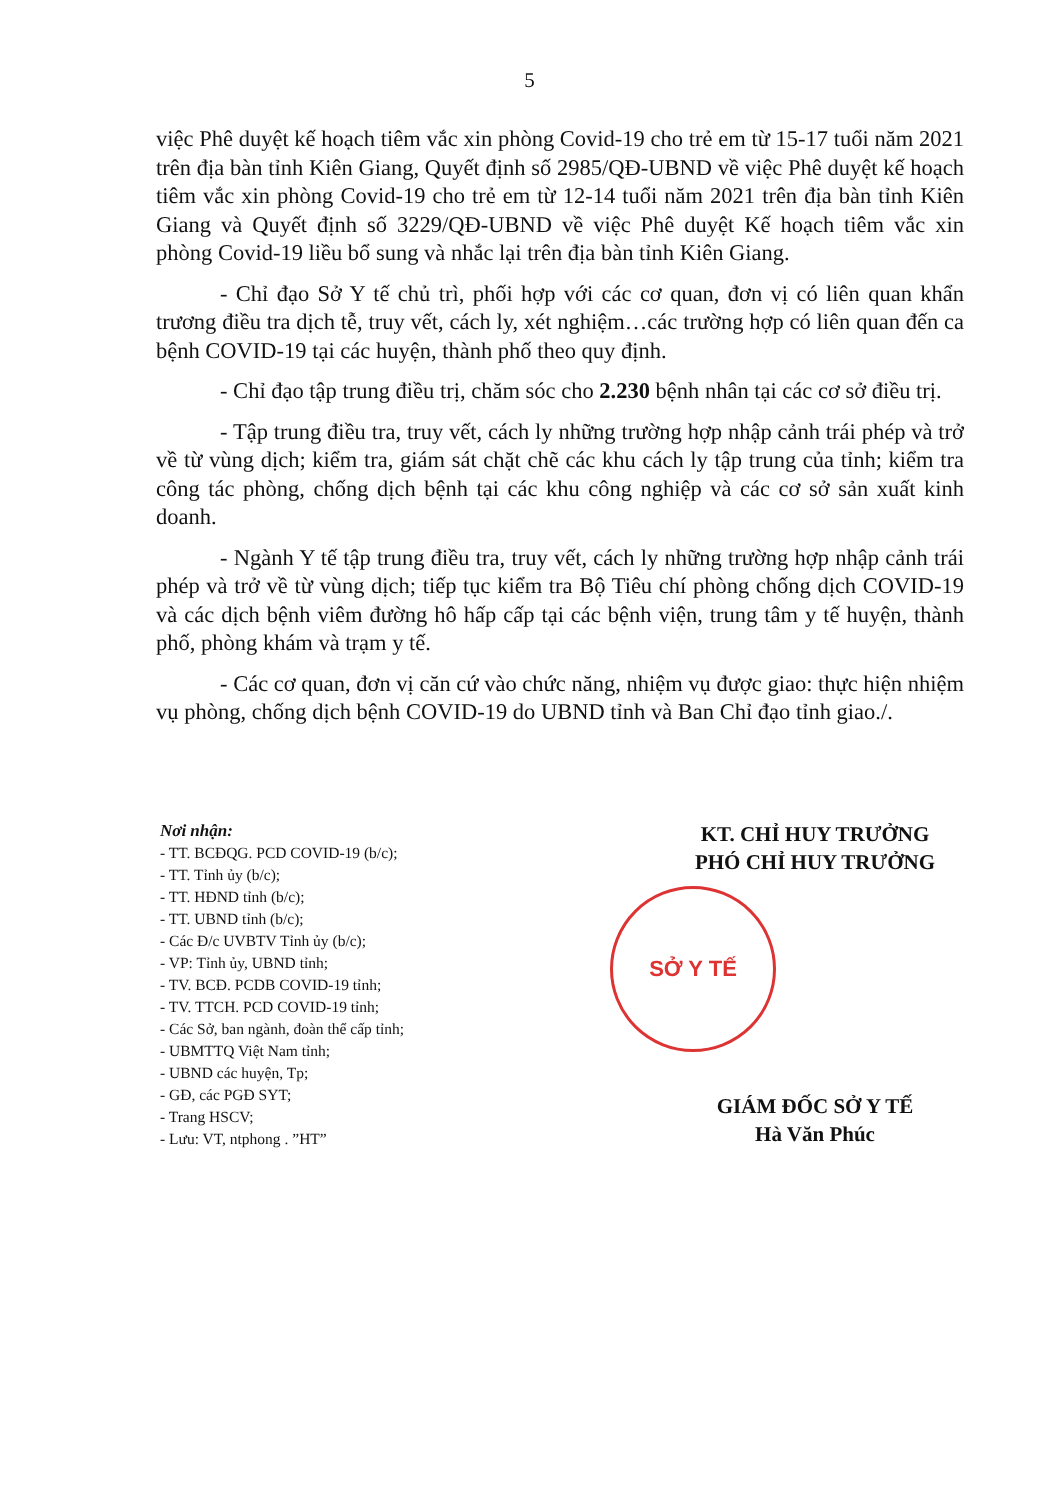5
việc Phê duyệt kế hoạch tiêm vắc xin phòng Covid-19 cho trẻ em từ 15-17 tuổi năm 2021 trên địa bàn tỉnh Kiên Giang, Quyết định số 2985/QĐ-UBND về việc Phê duyệt kế hoạch tiêm vắc xin phòng Covid-19 cho trẻ em từ 12-14 tuổi năm 2021 trên địa bàn tỉnh Kiên Giang và Quyết định số 3229/QĐ-UBND về việc Phê duyệt Kế hoạch tiêm vắc xin phòng Covid-19 liều bổ sung và nhắc lại trên địa bàn tỉnh Kiên Giang.
- Chỉ đạo Sở Y tế chủ trì, phối hợp với các cơ quan, đơn vị có liên quan khẩn trương điều tra dịch tễ, truy vết, cách ly, xét nghiệm…các trường hợp có liên quan đến ca bệnh COVID-19 tại các huyện, thành phố theo quy định.
- Chỉ đạo tập trung điều trị, chăm sóc cho 2.230 bệnh nhân tại các cơ sở điều trị.
- Tập trung điều tra, truy vết, cách ly những trường hợp nhập cảnh trái phép và trở về từ vùng dịch; kiểm tra, giám sát chặt chẽ các khu cách ly tập trung của tỉnh; kiểm tra công tác phòng, chống dịch bệnh tại các khu công nghiệp và các cơ sở sản xuất kinh doanh.
- Ngành Y tế tập trung điều tra, truy vết, cách ly những trường hợp nhập cảnh trái phép và trở về từ vùng dịch; tiếp tục kiểm tra Bộ Tiêu chí phòng chống dịch COVID-19 và các dịch bệnh viêm đường hô hấp cấp tại các bệnh viện, trung tâm y tế huyện, thành phố, phòng khám và trạm y tế.
- Các cơ quan, đơn vị căn cứ vào chức năng, nhiệm vụ được giao: thực hiện nhiệm vụ phòng, chống dịch bệnh COVID-19 do UBND tỉnh và Ban Chỉ đạo tỉnh giao./.
Nơi nhận:
- TT. BCĐQG. PCD COVID-19 (b/c);
- TT. Tỉnh ủy (b/c);
- TT. HĐND tỉnh (b/c);
- TT. UBND tỉnh (b/c);
- Các Đ/c UVBTV Tỉnh ủy (b/c);
- VP: Tỉnh ủy, UBND tỉnh;
- TV. BCĐ. PCDB COVID-19 tỉnh;
- TV. TTCH. PCD COVID-19 tỉnh;
- Các Sở, ban ngành, đoàn thể cấp tỉnh;
- UBMTTQ Việt Nam tỉnh;
- UBND các huyện, Tp;
- GĐ, các PGĐ SYT;
- Trang HSCV;
- Lưu: VT, ntphong . ”HT”
KT. CHỈ HUY TRƯỞNG
PHÓ CHỈ HUY TRƯỞNG
SỞ Y TẾ
GIÁM ĐỐC SỞ Y TẾ
Hà Văn Phúc